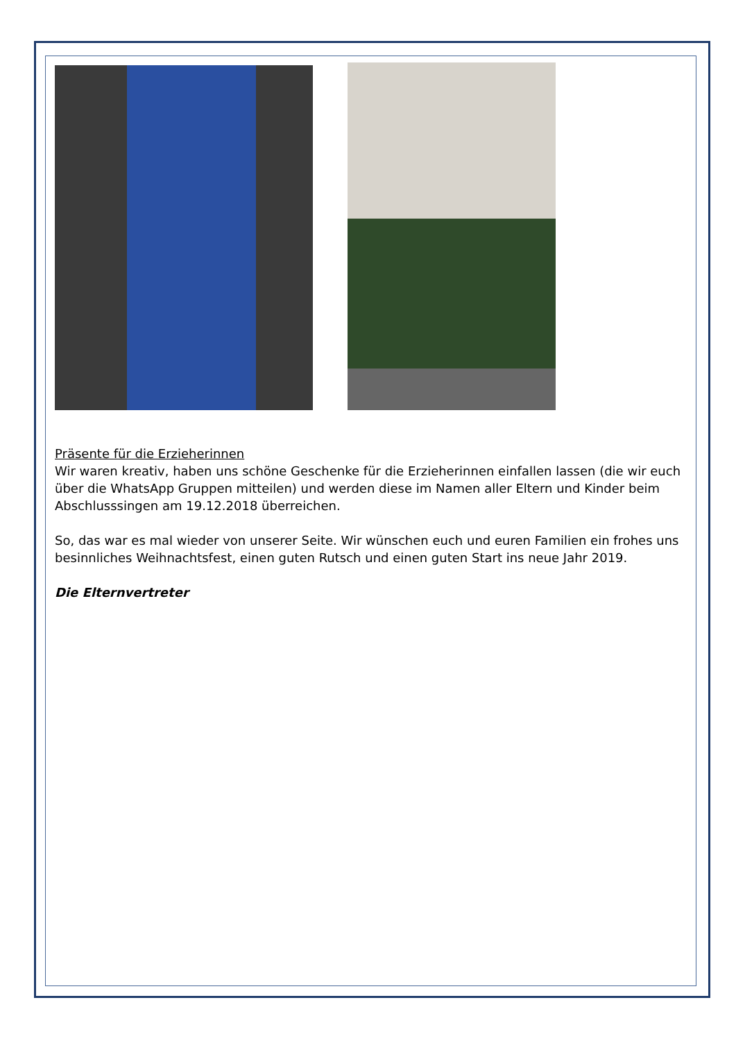Präsente für die Erzieherinnen
Wir waren kreativ, haben uns schöne Geschenke für die Erzieherinnen einfallen lassen (die wir euch über die WhatsApp Gruppen mitteilen) und werden diese im Namen aller Eltern und Kinder beim Abschlusssingen am 19.12.2018 überreichen.
So, das war es mal wieder von unserer Seite. Wir wünschen euch und euren Familien ein frohes uns besinnliches Weihnachtsfest, einen guten Rutsch und einen guten Start ins neue Jahr 2019.
Die Elternvertreter